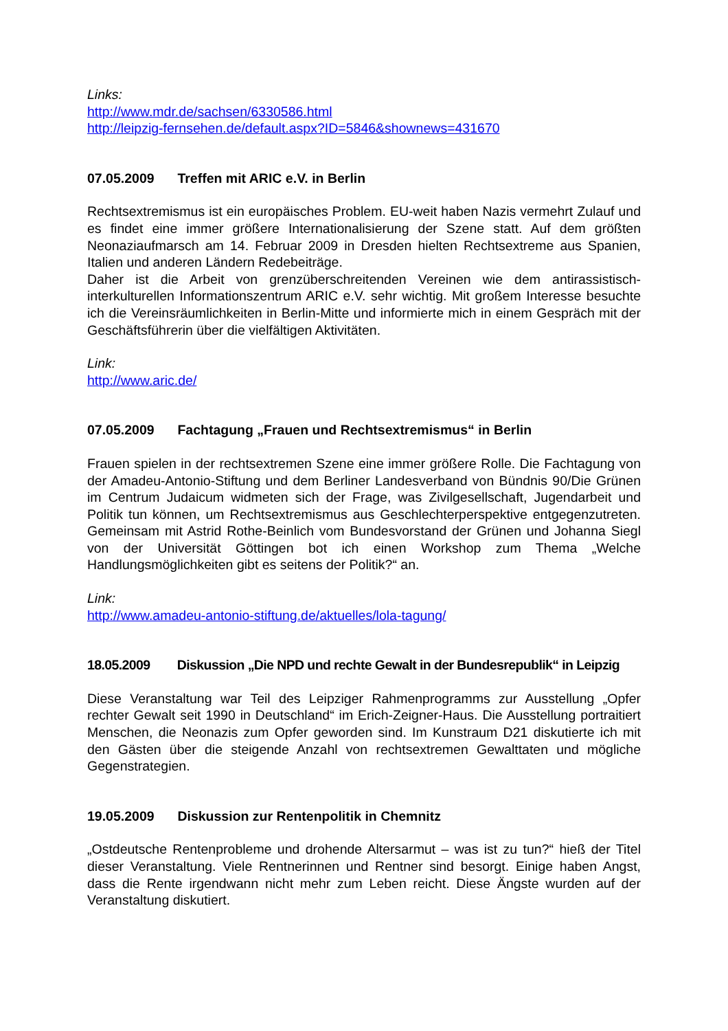Links:
http://www.mdr.de/sachsen/6330586.html
http://leipzig-fernsehen.de/default.aspx?ID=5846&shownews=431670
07.05.2009 Treffen mit ARIC e.V. in Berlin
Rechtsextremismus ist ein europäisches Problem. EU-weit haben Nazis vermehrt Zulauf und es findet eine immer größere Internationalisierung der Szene statt. Auf dem größten Neonaziaufmarsch am 14. Februar 2009 in Dresden hielten Rechtsextreme aus Spanien, Italien und anderen Ländern Redebeiträge.
Daher ist die Arbeit von grenzüberschreitenden Vereinen wie dem antirassistisch-interkulturellen Informationszentrum ARIC e.V. sehr wichtig. Mit großem Interesse besuchte ich die Vereinsräumlichkeiten in Berlin-Mitte und informierte mich in einem Gespräch mit der Geschäftsführerin über die vielfältigen Aktivitäten.
Link:
http://www.aric.de/
07.05.2009 Fachtagung „Frauen und Rechtsextremismus“ in Berlin
Frauen spielen in der rechtsextremen Szene eine immer größere Rolle. Die Fachtagung von der Amadeu-Antonio-Stiftung und dem Berliner Landesverband von Bündnis 90/Die Grünen im Centrum Judaicum widmeten sich der Frage, was Zivilgesellschaft, Jugendarbeit und Politik tun können, um Rechtsextremismus aus Geschlechterperspektive entgegenzutreten. Gemeinsam mit Astrid Rothe-Beinlich vom Bundesvorstand der Grünen und Johanna Siegl von der Universität Göttingen bot ich einen Workshop zum Thema „Welche Handlungsmöglichkeiten gibt es seitens der Politik?“ an.
Link:
http://www.amadeu-antonio-stiftung.de/aktuelles/lola-tagung/
18.05.2009 Diskussion „Die NPD und rechte Gewalt in der Bundesrepublik“ in Leipzig
Diese Veranstaltung war Teil des Leipziger Rahmenprogramms zur Ausstellung „Opfer rechter Gewalt seit 1990 in Deutschland“ im Erich-Zeigner-Haus. Die Ausstellung portraitiert Menschen, die Neonazis zum Opfer geworden sind. Im Kunstraum D21 diskutierte ich mit den Gästen über die steigende Anzahl von rechtsextremen Gewalttaten und mögliche Gegenstrategien.
19.05.2009 Diskussion zur Rentenpolitik in Chemnitz
„Ostdeutsche Rentenprobleme und drohende Altersarmut – was ist zu tun?“ hieß der Titel dieser Veranstaltung. Viele Rentnerinnen und Rentner sind besorgt. Einige haben Angst, dass die Rente irgendwann nicht mehr zum Leben reicht. Diese Ängste wurden auf der Veranstaltung diskutiert.